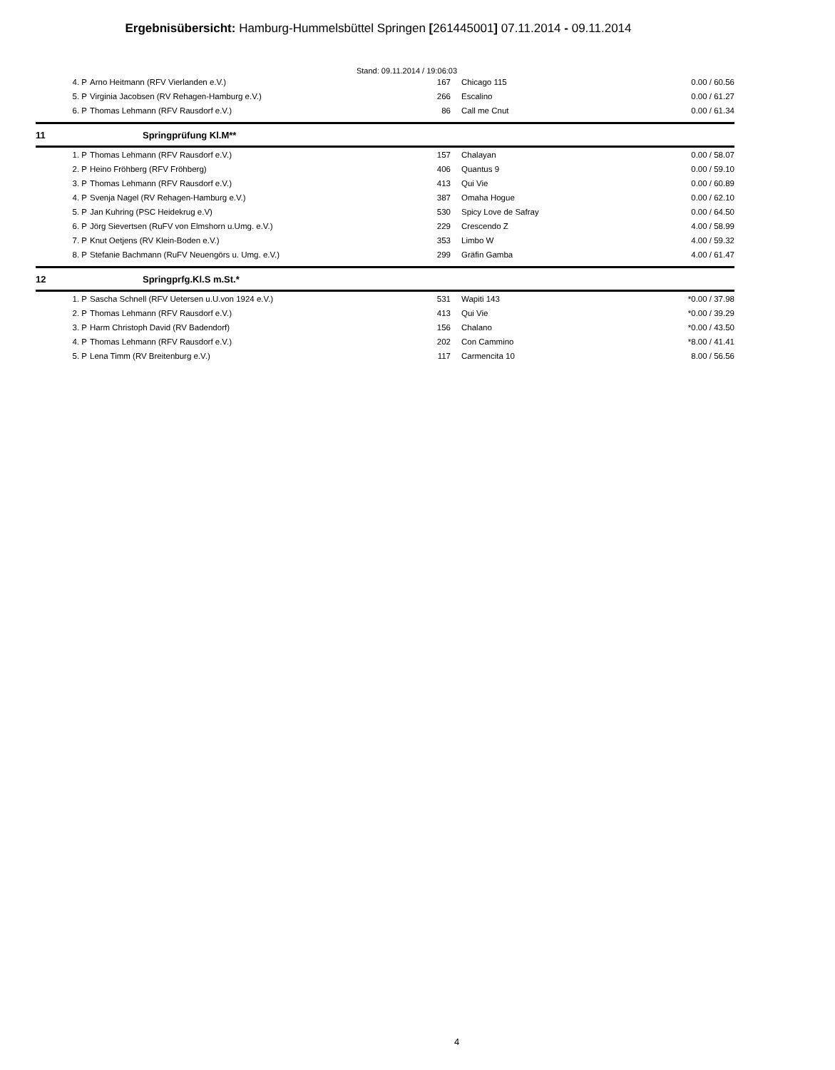Ergebnisübersicht: Hamburg-Hummelsbüttel Springen [261445001] 07.11.2014 - 09.11.2014
Stand: 09.11.2014 / 19:06:03
| | 4. P | Arno Heitmann (RFV Vierlanden e.V.) | 167 | Chicago 115 | 0.00 / 60.56 |
| | 5. P | Virginia Jacobsen (RV Rehagen-Hamburg e.V.) | 266 | Escalino | 0.00 / 61.27 |
| | 6. P | Thomas Lehmann (RFV Rausdorf e.V.) | 86 | Call me Cnut | 0.00 / 61.34 |
| 11 | | Springprüfung Kl.M** | | | |
| | 1. P | Thomas Lehmann (RFV Rausdorf e.V.) | 157 | Chalayan | 0.00 / 58.07 |
| | 2. P | Heino Fröhberg (RFV Fröhberg) | 406 | Quantus 9 | 0.00 / 59.10 |
| | 3. P | Thomas Lehmann (RFV Rausdorf e.V.) | 413 | Qui Vie | 0.00 / 60.89 |
| | 4. P | Svenja Nagel (RV Rehagen-Hamburg e.V.) | 387 | Omaha Hogue | 0.00 / 62.10 |
| | 5. P | Jan Kuhring (PSC Heidekrug e.V) | 530 | Spicy Love de Safray | 0.00 / 64.50 |
| | 6. P | Jörg Sievertsen (RuFV von Elmshorn u.Umg. e.V.) | 229 | Crescendo Z | 4.00 / 58.99 |
| | 7. P | Knut Oetjens (RV Klein-Boden e.V.) | 353 | Limbo W | 4.00 / 59.32 |
| | 8. P | Stefanie Bachmann (RuFV Neuengörs u. Umg. e.V.) | 299 | Gräfin Gamba | 4.00 / 61.47 |
| 12 | | Springprfg.Kl.S m.St.* | | | |
| | 1. P | Sascha Schnell (RFV Uetersen u.U.von 1924 e.V.) | 531 | Wapiti 143 | *0.00 / 37.98 |
| | 2. P | Thomas Lehmann (RFV Rausdorf e.V.) | 413 | Qui Vie | *0.00 / 39.29 |
| | 3. P | Harm Christoph David (RV Badendorf) | 156 | Chalano | *0.00 / 43.50 |
| | 4. P | Thomas Lehmann (RFV Rausdorf e.V.) | 202 | Con Cammino | *8.00 / 41.41 |
| | 5. P | Lena Timm (RV Breitenburg e.V.) | 117 | Carmencita 10 | 8.00 / 56.56 |
4